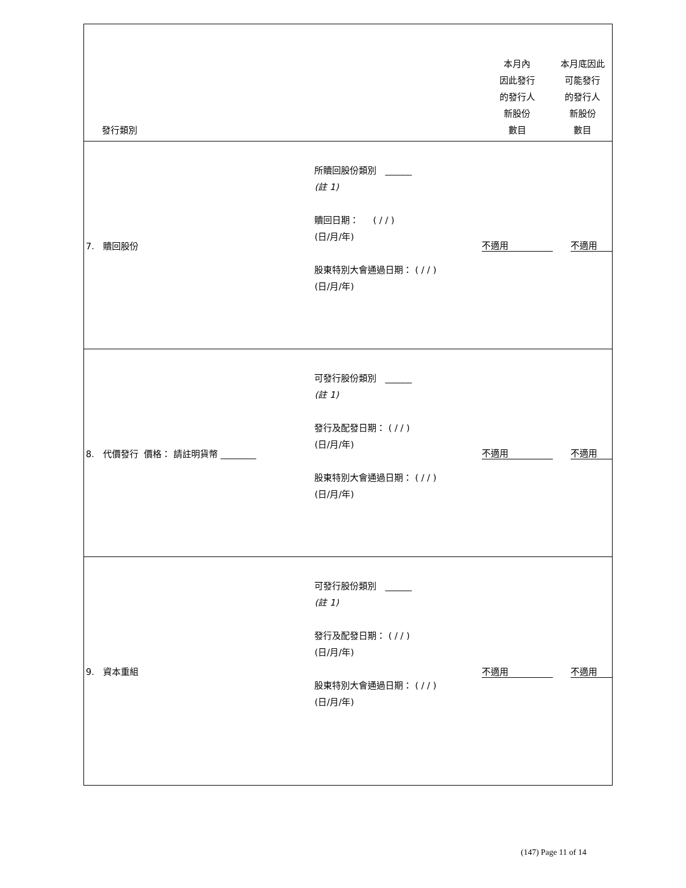| 發行類別 | | 本月內 因此發行 的發行人 新股份 數目 | 本月底因此 可能發行 的發行人 新股份 數目 |
| 7. 贖回股份 | 所贖回股份類別 ______ (註 1) 贖回日期： ( / / ) (日/月/年) 股東特別大會通過日期： ( / / ) (日/月/年) | 不適用 | 不適用 |
| 8. 代價發行 價格： 請註明貨幣 ________ | 可發行股份類別 ______ (註 1) 發行及配發日期： ( / / ) (日/月/年) 股東特別大會通過日期： ( / / ) (日/月/年) | 不適用 | 不適用 |
| 9. 資本重組 | 可發行股份類別 ______ (註 1) 發行及配發日期： ( / / ) (日/月/年) 股東特別大會通過日期： ( / / ) (日/月/年) | 不適用 | 不適用 |
(147) Page 11 of 14